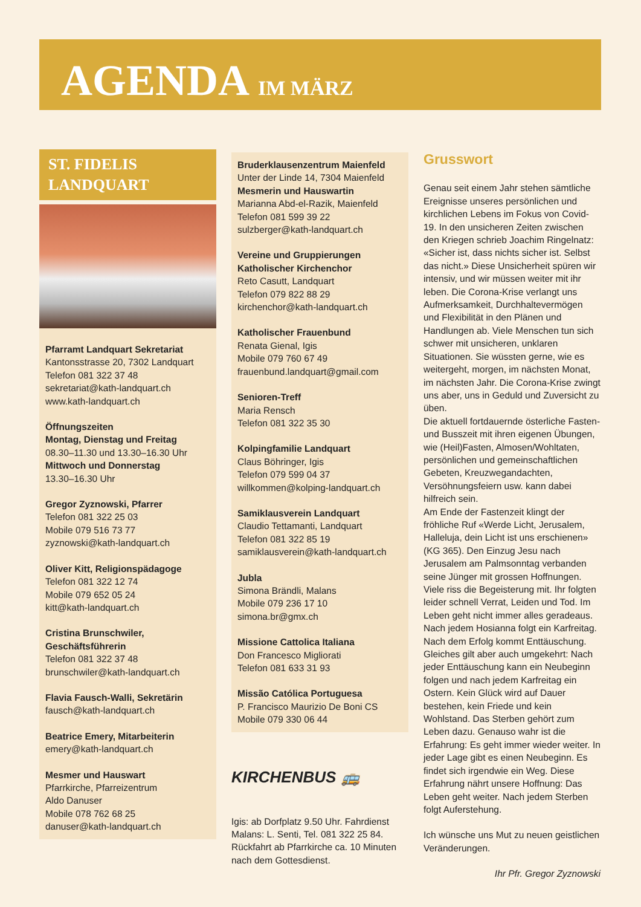AGENDA IM MÄRZ
ST. FIDELIS
LANDQUART
Pfarramt Landquart Sekretariat
Kantonsstrasse 20, 7302 Landquart
Telefon 081 322 37 48
sekretariat@kath-landquart.ch
www.kath-landquart.ch
Öffnungszeiten
Montag, Dienstag und Freitag
08.30–11.30 und 13.30–16.30 Uhr
Mittwoch und Donnerstag
13.30–16.30 Uhr
Gregor Zyznowski, Pfarrer
Telefon 081 322 25 03
Mobile 079 516 73 77
zyznowski@kath-landquart.ch
Oliver Kitt, Religionspädagoge
Telefon 081 322 12 74
Mobile 079 652 05 24
kitt@kath-landquart.ch
Cristina Brunschwiler, Geschäftsführerin
Telefon 081 322 37 48
brunschwiler@kath-landquart.ch
Flavia Fausch-Walli, Sekretärin
fausch@kath-landquart.ch
Beatrice Emery, Mitarbeiterin
emery@kath-landquart.ch
Mesmer und Hauswart
Pfarrkirche, Pfarreizentrum
Aldo Danuser
Mobile 078 762 68 25
danuser@kath-landquart.ch
Bruderklausenzentrum Maienfeld
Unter der Linde 14, 7304 Maienfeld
Mesmerin und Hauswartin
Marianna Abd-el-Razik, Maienfeld
Telefon 081 599 39 22
sulzberger@kath-landquart.ch
Vereine und Gruppierungen
Katholischer Kirchenchor
Reto Casutt, Landquart
Telefon 079 822 88 29
kirchenchor@kath-landquart.ch
Katholischer Frauenbund
Renata Gienal, Igis
Mobile 079 760 67 49
frauenbund.landquart@gmail.com
Senioren-Treff
Maria Rensch
Telefon 081 322 35 30
Kolpingfamilie Landquart
Claus Böhringer, Igis
Telefon 079 599 04 37
willkommen@kolping-landquart.ch
Samiklausverein Landquart
Claudio Tettamanti, Landquart
Telefon 081 322 85 19
samiklausverein@kath-landquart.ch
Jubla
Simona Brändli, Malans
Mobile 079 236 17 10
simona.br@gmx.ch
Missione Cattolica Italiana
Don Francesco Migliorati
Telefon 081 633 31 93
Missão Católica Portuguesa
P. Francisco Maurizio De Boni CS
Mobile 079 330 06 44
KIRCHENBUS 🚌
Igis: ab Dorfplatz 9.50 Uhr. Fahrdienst Malans: L. Senti, Tel. 081 322 25 84. Rückfahrt ab Pfarrkirche ca. 10 Minuten nach dem Gottesdienst.
Grusswort
Genau seit einem Jahr stehen sämtliche Ereignisse unseres persönlichen und kirchlichen Lebens im Fokus von Covid-19. In den unsicheren Zeiten zwischen den Kriegen schrieb Joachim Ringelnatz: «Sicher ist, dass nichts sicher ist. Selbst das nicht.» Diese Unsicherheit spüren wir intensiv, und wir müssen weiter mit ihr leben. Die Corona-Krise verlangt uns Aufmerksamkeit, Durchhaltevermögen und Flexibilität in den Plänen und Handlungen ab. Viele Menschen tun sich schwer mit unsicheren, unklaren Situationen. Sie wüssten gerne, wie es weitergeht, morgen, im nächsten Monat, im nächsten Jahr. Die Corona-Krise zwingt uns aber, uns in Geduld und Zuversicht zu üben.
Die aktuell fortdauernde österliche Fasten- und Busszeit mit ihren eigenen Übungen, wie (Heil)Fasten, Almosen/Wohltaten, persönlichen und gemeinschaftlichen Gebeten, Kreuzwegandachten, Versöhnungsfeiern usw. kann dabei hilfreich sein.
Am Ende der Fastenzeit klingt der fröhliche Ruf «Werde Licht, Jerusalem, Halleluja, dein Licht ist uns erschienen» (KG 365). Den Einzug Jesu nach Jerusalem am Palmsonntag verbanden seine Jünger mit grossen Hoffnungen. Viele riss die Begeisterung mit. Ihr folgten leider schnell Verrat, Leiden und Tod. Im Leben geht nicht immer alles geradeaus. Nach jedem Hosianna folgt ein Karfreitag. Nach dem Erfolg kommt Enttäuschung. Gleiches gilt aber auch umgekehrt: Nach jeder Enttäuschung kann ein Neubeginn folgen und nach jedem Karfreitag ein Ostern. Kein Glück wird auf Dauer bestehen, kein Friede und kein Wohlstand. Das Sterben gehört zum Leben dazu. Genauso wahr ist die Erfahrung: Es geht immer wieder weiter. In jeder Lage gibt es einen Neubeginn. Es findet sich irgendwie ein Weg. Diese Erfahrung nährt unsere Hoffnung: Das Leben geht weiter. Nach jedem Sterben folgt Auferstehung.
Ich wünsche uns Mut zu neuen geistlichen Veränderungen.
Ihr Pfr. Gregor Zyznowski